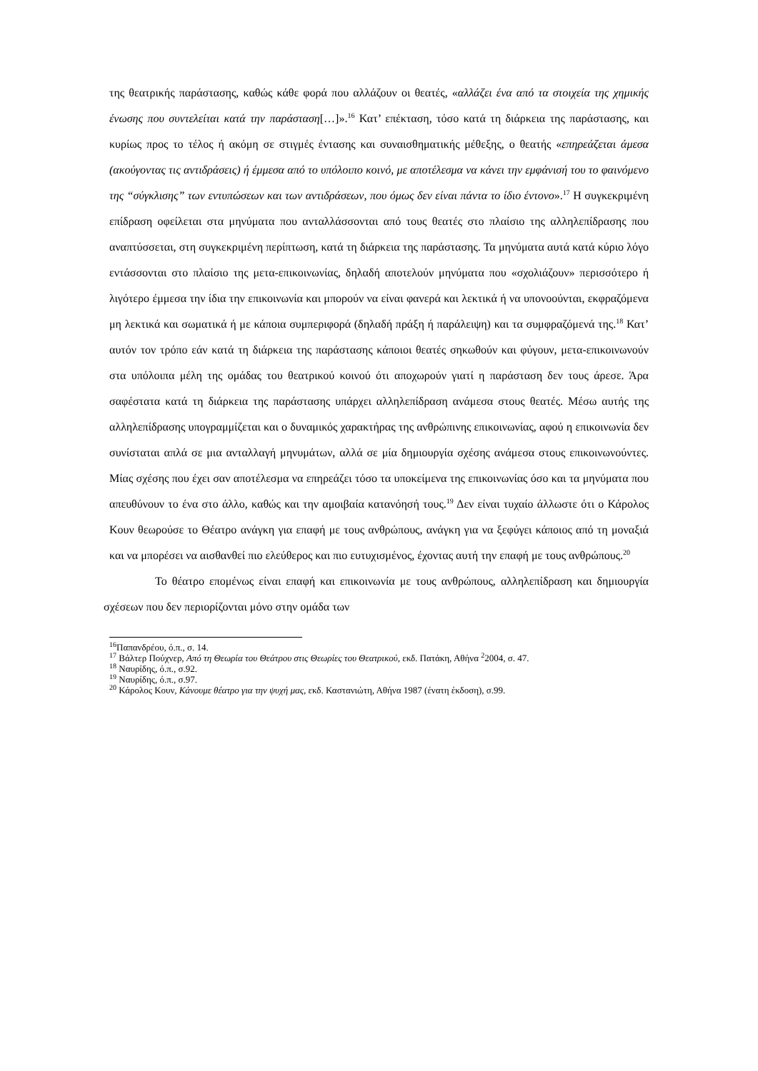της θεατρικής παράστασης, καθώς κάθε φορά που αλλάζουν οι θεατές, «αλλάζει ένα από τα στοιχεία της χημικής ένωσης που συντελείται κατά την παράσταση[…]».<sup>16</sup> Κατ’ επέκταση, τόσο κατά τη διάρκεια της παράστασης, και κυρίως προς το τέλος ή ακόμη σε στιγμές έντασης και συναισθηματικής μέθεξης, ο θεατής «επηρεάζεται άμεσα (ακούγοντας τις αντιδράσεις) ή έμμεσα από το υπόλοιπο κοινό, με αποτέλεσμα να κάνει την εμφάνισή του το φαινόμενο της “σύγκλισης” των εντυπώσεων και των αντιδράσεων, που όμως δεν είναι πάντα το ίδιο έντονο».<sup>17</sup> Η συγκεκριμένη επίδραση οφείλεται στα μηνύματα που ανταλλάσσονται από τους θεατές στο πλαίσιο της αλληλεπίδρασης που αναπτύσσεται, στη συγκεκριμένη περίπτωση, κατά τη διάρκεια της παράστασης. Τα μηνύματα αυτά κατά κύριο λόγο εντάσσονται στο πλαίσιο της μετα-επικοινωνίας, δηλαδή αποτελούν μηνύματα που «σχολιάζουν» περισσότερο ή λιγότερο έμμεσα την ίδια την επικοινωνία και μπορούν να είναι φανερά και λεκτικά ή να υπονοούνται, εκφραζόμενα μη λεκτικά και σωματικά ή με κάποια συμπεριφορά (δηλαδή πράξη ή παράλειψη) και τα συμφραζόμενά της.<sup>18</sup> Κατ’ αυτόν τον τρόπο εάν κατά τη διάρκεια της παράστασης κάποιοι θεατές σηκωθούν και φύγουν, μετα-επικοινωνούν στα υπόλοιπα μέλη της ομάδας του θεατρικού κοινού ότι αποχωρούν γιατί η παράσταση δεν τους άρεσε. Άρα σαφέστατα κατά τη διάρκεια της παράστασης υπάρχει αλληλεπίδραση ανάμεσα στους θεατές. Μέσω αυτής της αλληλεπίδρασης υπογραμμίζεται και ο δυναμικός χαρακτήρας της ανθρώπινης επικοινωνίας, αφού η επικοινωνία δεν συνίσταται απλά σε μια ανταλλαγή μηνυμάτων, αλλά σε μία δημιουργία σχέσης ανάμεσα στους επικοινωνούντες. Μίας σχέσης που έχει σαν αποτέλεσμα να επηρεάζει τόσο τα υποκείμενα της επικοινωνίας όσο και τα μηνύματα που απευθύνουν το ένα στο άλλο, καθώς και την αμοιβαία κατανόησή τους.<sup>19</sup> Δεν είναι τυχαίο άλλωστε ότι ο Κάρολος Κουν θεωρούσε το Θέατρο ανάγκη για επαφή με τους ανθρώπους, ανάγκη για να ξεφύγει κάποιος από τη μοναξιά και να μπορέσει να αισθανθεί πιο ελεύθερος και πιο ευτυχισμένος, έχοντας αυτή την επαφή με τους ανθρώπους.<sup>20</sup>
Το θέατρο επομένως είναι επαφή και επικοινωνία με τους ανθρώπους, αλληλεπίδραση και δημιουργία σχέσεων που δεν περιορίζονται μόνο στην ομάδα των
<sup>16</sup> Παπανδρέου, ό.π., σ. 14.
<sup>17</sup> Βάλτερ Πούχνερ, Από τη Θεωρία του Θεάτρου στις Θεωρίες του Θεατρικού, εκδ. Πατάκη, Αθήνα <sup>2</sup>2004, σ. 47.
<sup>18</sup> Ναυρίδης, ό.π., σ.92.
<sup>19</sup> Ναυρίδης, ό.π., σ.97.
<sup>20</sup> Κάρολος Κουν, Κάνουμε θέατρο για την ψυχή μας, εκδ. Καστανιώτη, Αθήνα 1987 (ένατη έκδοση), σ.99.